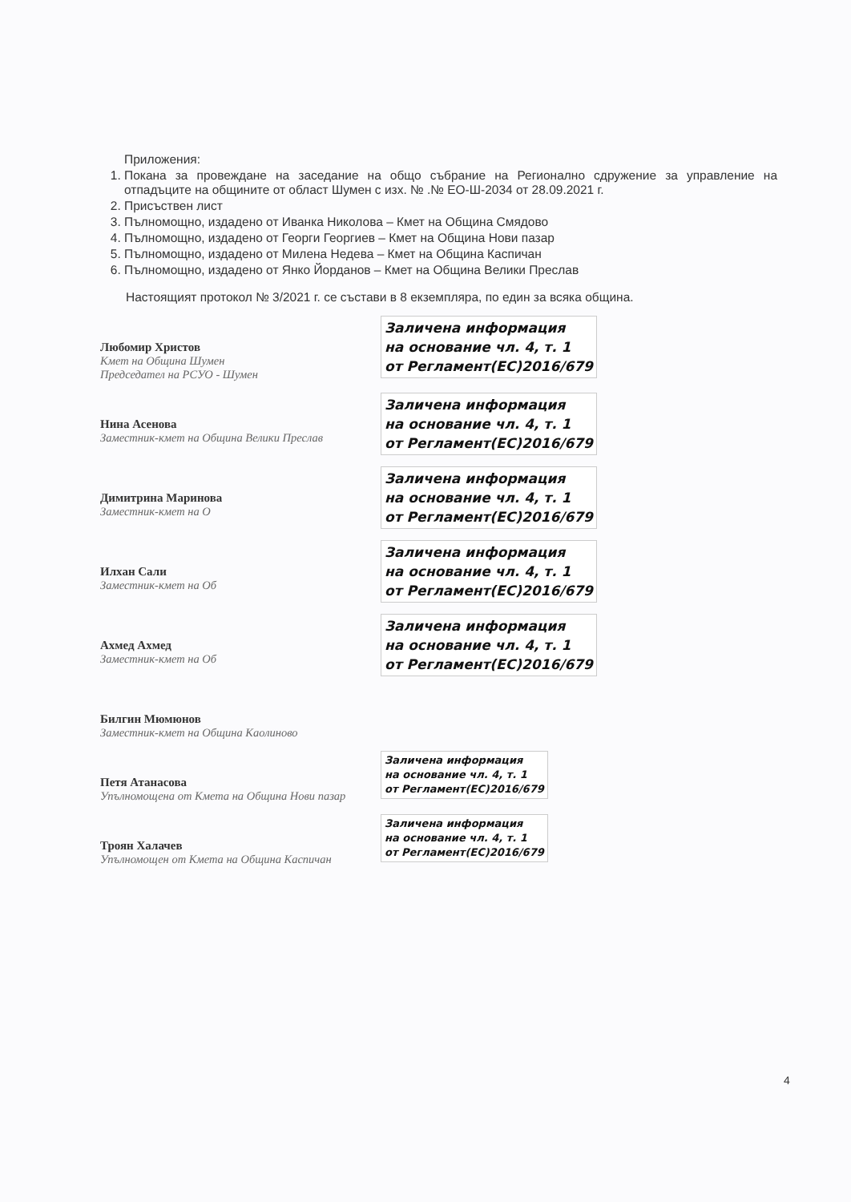Приложения:
1. Покана за провеждане на заседание на общо събрание на Регионално сдружение за управление на отпадъците на общините от област Шумен с изх. № .№ ЕО-Ш-2034 от 28.09.2021 г.
2. Присъствен лист
3. Пълномощно, издадено от Иванка Николова – Кмет на Община Смядово
4. Пълномощно, издадено от Георги Георгиев – Кмет на Община Нови пазар
5. Пълномощно, издадено от Милена Недева – Кмет на Община Каспичан
6. Пълномощно, издадено от Янко Йорданов – Кмет на Община Велики Преслав
Настоящият протокол № 3/2021 г. се състави в 8 екземпляра, по един за всяка община.
Любомир Христов
Кмет на Община Шумен
Председател на РСУО - Шумен
Заличена информация
на основание чл. 4, т. 1
от Регламент(ЕС)2016/679
Нина Асенова
Заместник-кмет на Община Велики Преслав
Заличена информация
на основание чл. 4, т. 1
от Регламент(ЕС)2016/679
Димитрина Маринова
Заместник-кмет на О
Заличена информация
на основание чл. 4, т. 1
от Регламент(ЕС)2016/679
Илхан Сали
Заместник-кмет на Об
Заличена информация
на основание чл. 4, т. 1
от Регламент(ЕС)2016/679
Ахмед Ахмед
Заместник-кмет на Об
Заличена информация
на основание чл. 4, т. 1
от Регламент(ЕС)2016/679
Билгин Мюмюнов
Заместник-кмет на Община Каолиново
Петя Атанасова
Упълномощена от Кмета на Община Нови пазар
Заличена информация
на основание чл. 4, т. 1
от Регламент(ЕС)2016/679
Троян Халачев
Упълномощен от Кмета на Община Каспичан
Заличена информация
на основание чл. 4, т. 1
от Регламент(ЕС)2016/679
4